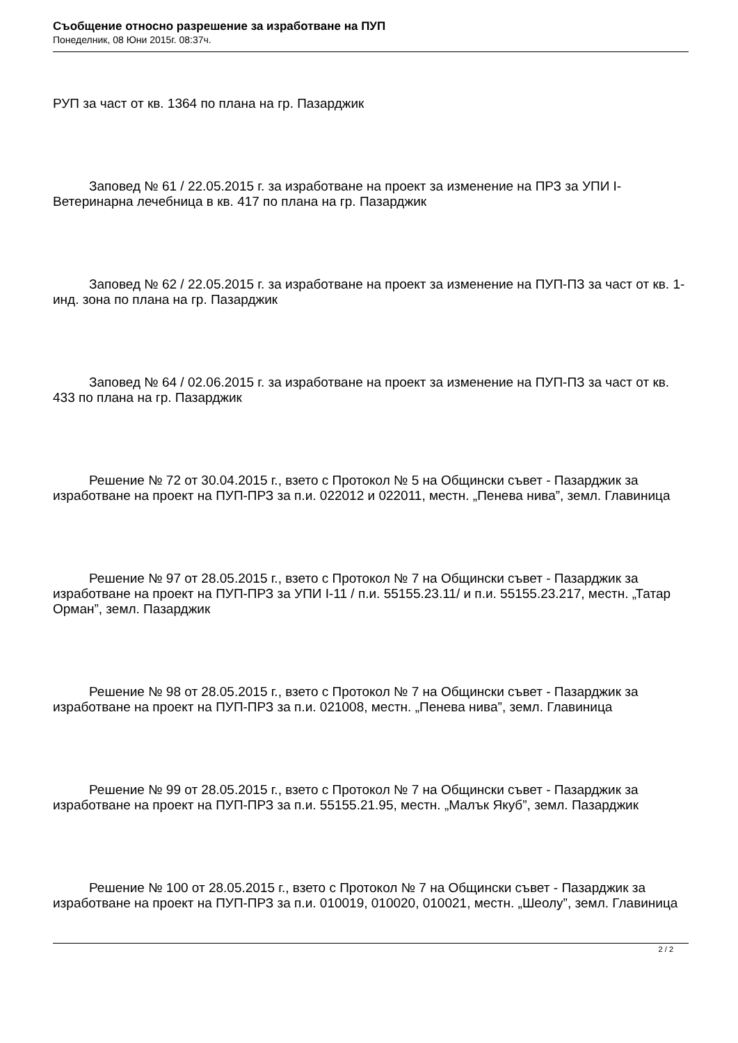Съобщение относно разрешение за изработване на ПУП
Понеделник, 08 Юни 2015г. 08:37ч.
РУП за част от кв. 1364 по плана на гр. Пазарджик
Заповед № 61 / 22.05.2015 г. за изработване на проект за изменение на ПРЗ за УПИ I-Ветеринарна лечебница в кв. 417 по плана на гр. Пазарджик
Заповед № 62 / 22.05.2015 г. за изработване на проект за изменение на ПУП-ПЗ за част от кв. 1-инд. зона по плана на гр. Пазарджик
Заповед № 64 / 02.06.2015 г. за изработване на проект за изменение на ПУП-ПЗ за част от кв. 433 по плана на гр. Пазарджик
Решение № 72 от 30.04.2015 г., взето с Протокол № 5 на Общински съвет - Пазарджик за изработване на проект на ПУП-ПРЗ за п.и. 022012 и 022011, местн. „Пенева нива”, земл. Главиница
Решение № 97 от 28.05.2015 г., взето с Протокол № 7 на Общински съвет - Пазарджик за изработване на проект на ПУП-ПРЗ за УПИ I-11 / п.и. 55155.23.11/ и п.и. 55155.23.217, местн. „Татар Орман”, земл. Пазарджик
Решение № 98 от 28.05.2015 г., взето с Протокол № 7 на Общински съвет - Пазарджик за изработване на проект на ПУП-ПРЗ за п.и. 021008, местн. „Пенева нива”, земл. Главиница
Решение № 99 от 28.05.2015 г., взето с Протокол № 7 на Общински съвет - Пазарджик за изработване на проект на ПУП-ПРЗ за п.и. 55155.21.95, местн. „Малък Якуб”, земл. Пазарджик
Решение № 100 от 28.05.2015 г., взето с Протокол № 7 на Общински съвет - Пазарджик за изработване на проект на ПУП-ПРЗ за п.и. 010019, 010020, 010021, местн. „Шеолу”, земл. Главиница
2 / 2